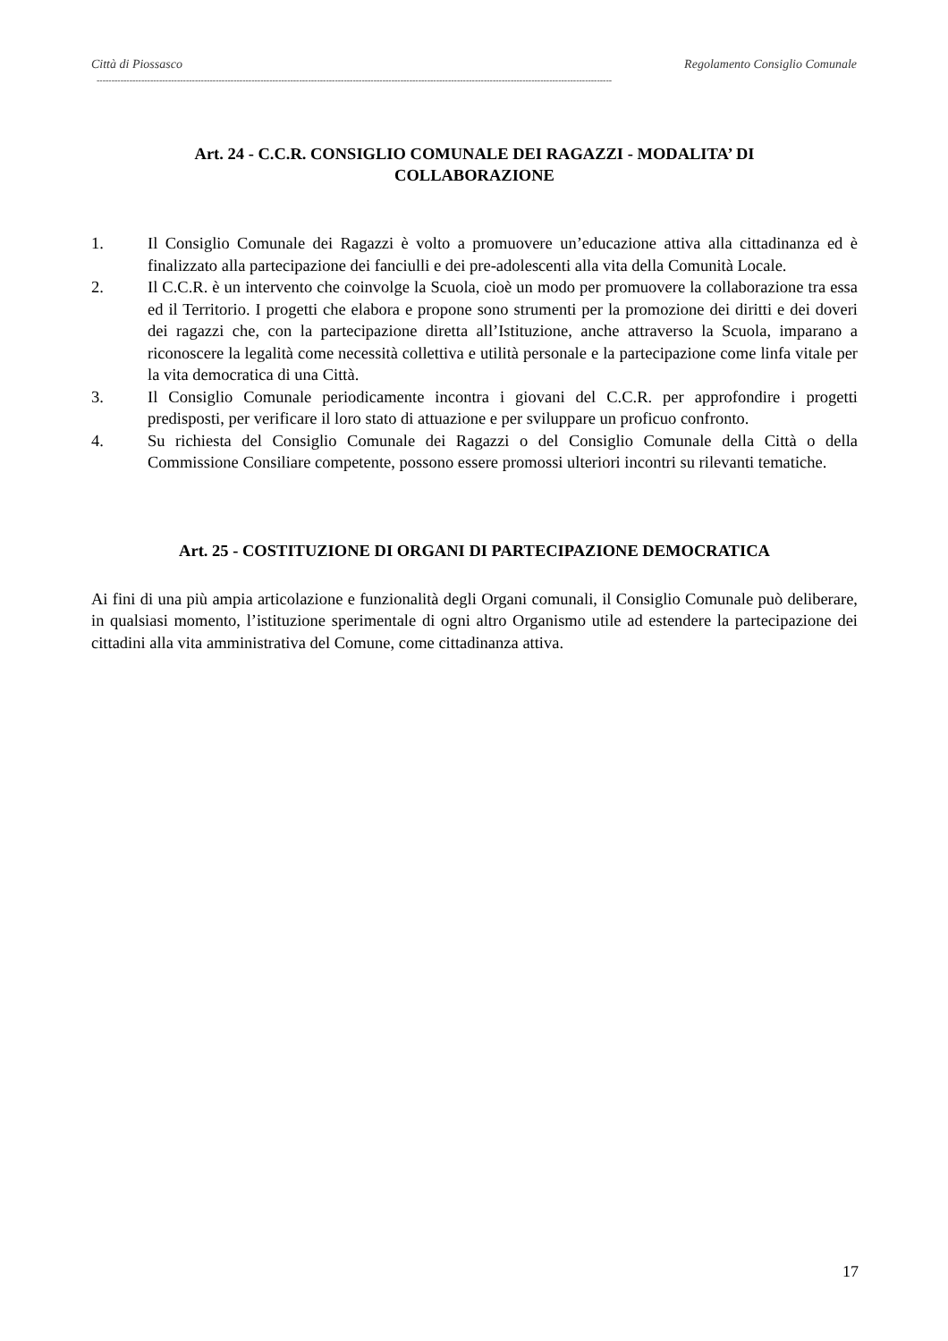Città di Piossasco Regolamento Consiglio Comunale
-----------------------------------------------------------------------------------------------------------------------------------------------------------------------------
Art. 24 - C.C.R. CONSIGLIO COMUNALE DEI RAGAZZI - MODALITA’ DI
COLLABORAZIONE
1. Il Consiglio Comunale dei Ragazzi è volto a promuovere un’educazione attiva alla cittadinanza ed è finalizzato alla partecipazione dei fanciulli e dei pre-adolescenti alla vita della Comunità Locale.
2. Il C.C.R. è un intervento che coinvolge la Scuola, cioè un modo per promuovere la collaborazione tra essa ed il Territorio. I progetti che elabora e propone sono strumenti per la promozione dei diritti e dei doveri dei ragazzi che, con la partecipazione diretta all’Istituzione, anche attraverso la Scuola, imparano a riconoscere la legalità come necessità collettiva e utilità personale e la partecipazione come linfa vitale per la vita democratica di una Città.
3. Il Consiglio Comunale periodicamente incontra i giovani del C.C.R. per approfondire i progetti predisposti, per verificare il loro stato di attuazione e per sviluppare un proficuo confronto.
4. Su richiesta del Consiglio Comunale dei Ragazzi o del Consiglio Comunale della Città o della Commissione Consiliare competente, possono essere promossi ulteriori incontri su rilevanti tematiche.
Art. 25 - COSTITUZIONE DI ORGANI DI PARTECIPAZIONE DEMOCRATICA
Ai fini di una più ampia articolazione e funzionalità degli Organi comunali, il Consiglio Comunale può deliberare, in qualsiasi momento, l’istituzione sperimentale di ogni altro Organismo utile ad estendere la partecipazione dei cittadini alla vita amministrativa del Comune, come cittadinanza attiva.
17